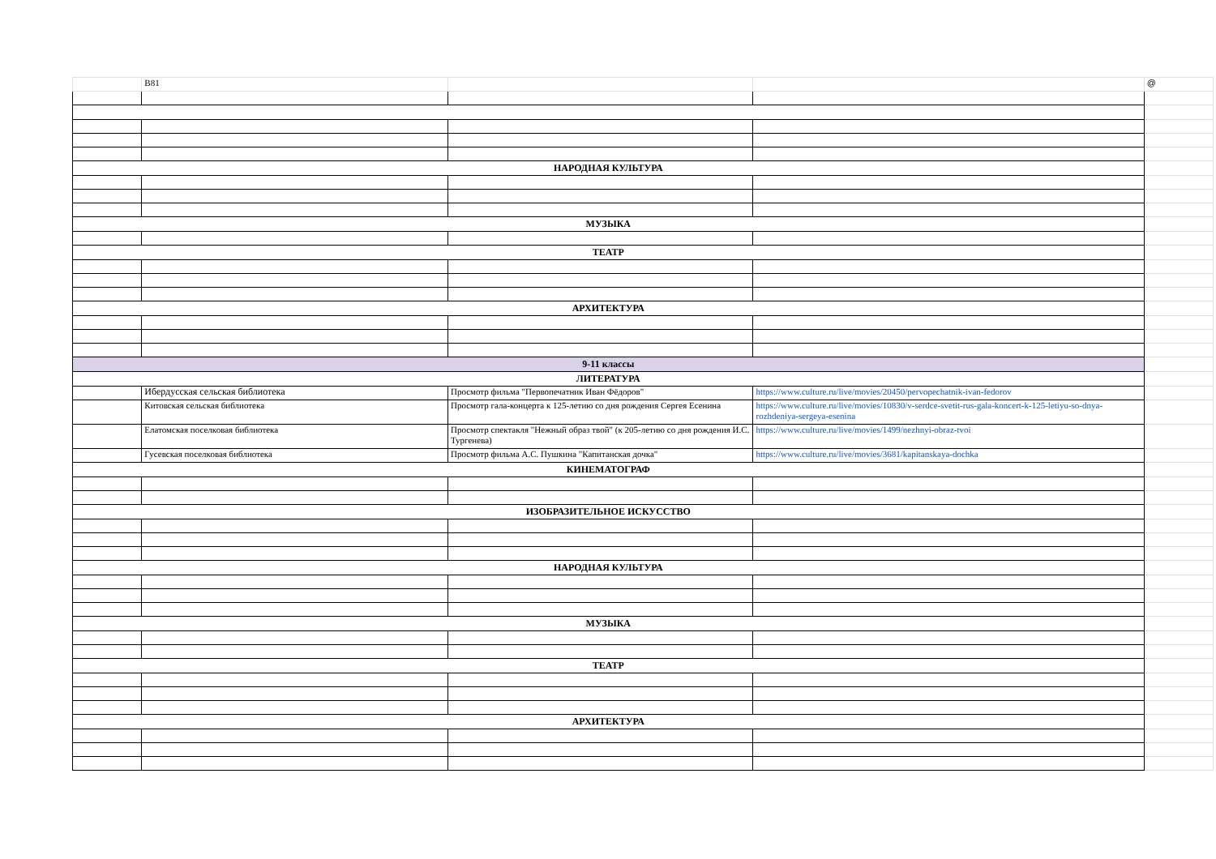| | B81 | | | @ |
| НАРОДНАЯ КУЛЬТУРА | | | | |
| МУЗЫКА | | | | |
| ТЕАТР | | | | |
| АРХИТЕКТУРА | | | | |
| 9-11 классы | | | | |
| ЛИТЕРАТУРА | | | | |
| | Ибердусская сельская библиотека | Просмотр фильма "Первопечатник Иван Фёдоров" | https://www.culture.ru/live/movies/20450/pervopechatnik-ivan-fedorov | |
| | Китовская сельская библиотека | Просмотр гала-концерта к 125-летию со дня рождения Сергея Есенина | https://www.culture.ru/live/movies/10830/v-serdce-svetit-rus-gala-koncert-k-125-letiyu-so-dnya-rozhdeniya-sergeya-esenina | |
| | Елатомская поселковая библиотека | Просмотр спектакля "Нежный образ твой" (к 205-летию со дня рождения И.С. Тургенева) | https://www.culture.ru/live/movies/1499/nezhnyi-obraz-tvoi | |
| | Гусевская поселковая библиотека | Просмотр фильма А.С. Пушкина "Капитанская дочка" | https://www.culture.ru/live/movies/3681/kapitanskaya-dochka | |
| КИНЕМАТОГРАФ | | | | |
| ИЗОБРАЗИТЕЛЬНОЕ ИСКУССТВО | | | | |
| НАРОДНАЯ КУЛЬТУРА | | | | |
| МУЗЫКА | | | | |
| ТЕАТР | | | | |
| АРХИТЕКТУРА | | | | |